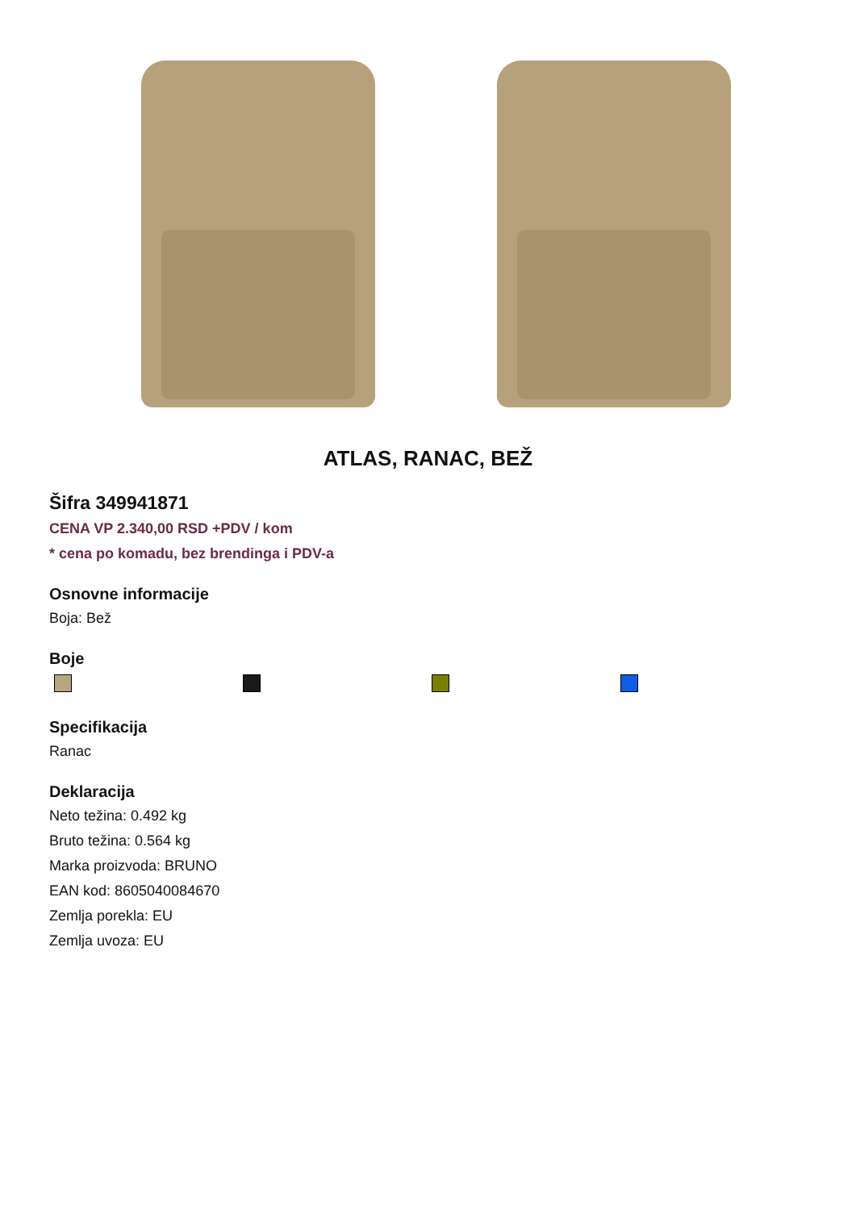ATLAS, RANAC, BEŽ
Šifra 349941871
CENA VP 2.340,00 RSD +PDV / kom
* cena po komadu, bez brendinga i PDV-a
Osnovne informacije
Boja: Bež
Boje
Specifikacija
Ranac
Deklaracija
Neto težina: 0.492 kg
Bruto težina: 0.564 kg
Marka proizvoda: BRUNO
EAN kod: 8605040084670
Zemlja porekla: EU
Zemlja uvoza: EU